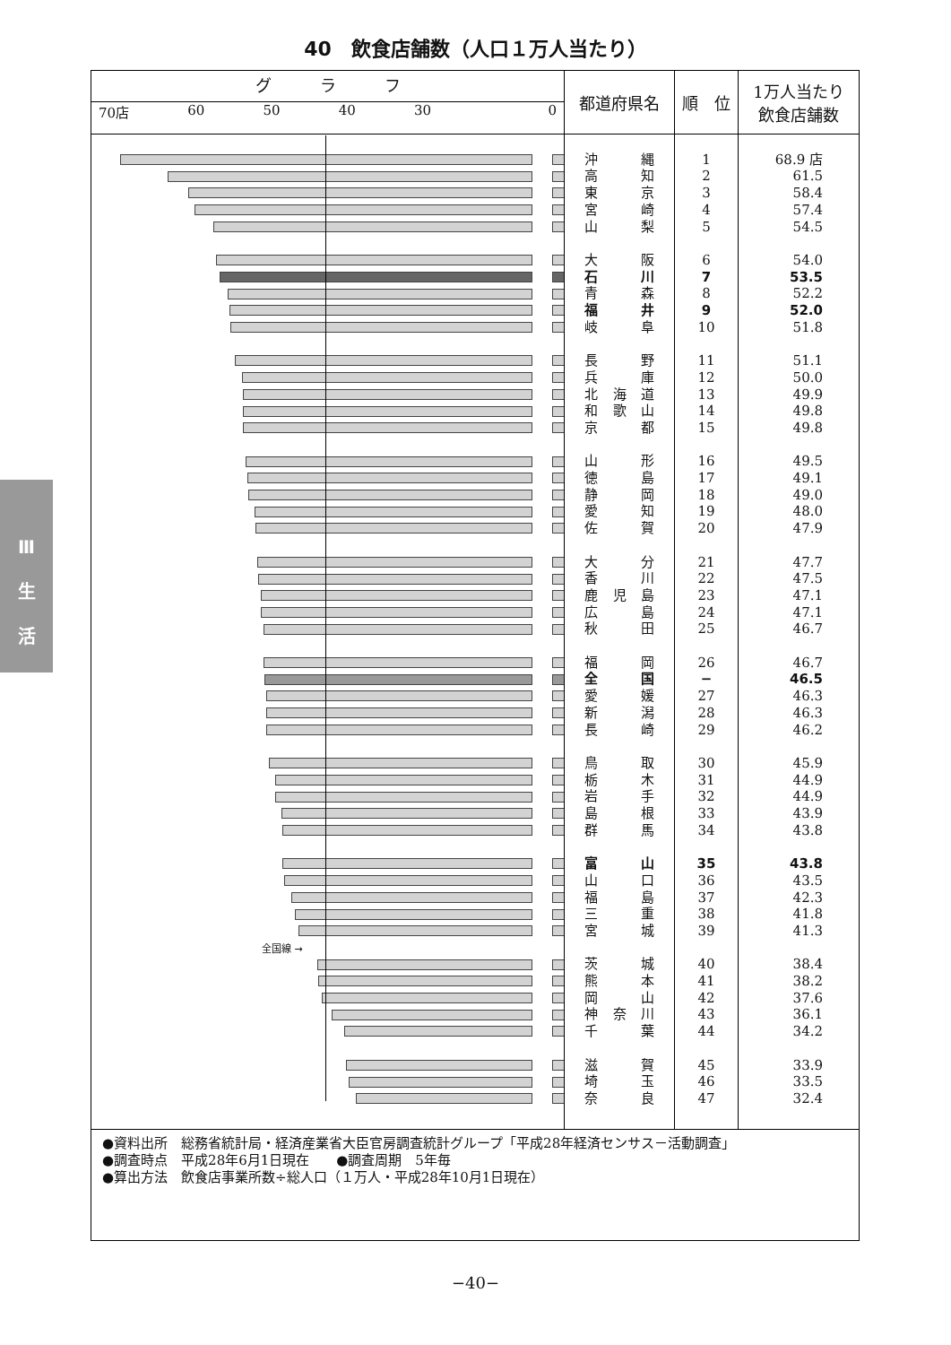40　飲食店舗数（人口１万人当たり）
Ⅲ
生
活
| グ ラ フ 70店 60 50 40 30 0 | 都道府県名 | 順 位 | 1万人当たり 飲食店舗数 |
| --- | --- | --- | --- |
| | 沖 縄 | 1 | 68.9 店 |
| | 高 知 | 2 | 61.5 |
| | 東 京 | 3 | 58.4 |
| | 宮 崎 | 4 | 57.4 |
| | 山 梨 | 5 | 54.5 |
| | 大 阪 | 6 | 54.0 |
| | 石 川 | 7 | 53.5 |
| | 青 森 | 8 | 52.2 |
| | 福 井 | 9 | 52.0 |
| | 岐 阜 | 10 | 51.8 |
| | 長 野 | 11 | 51.1 |
| | 兵 庫 | 12 | 50.0 |
| | 北 海 道 | 13 | 49.9 |
| | 和 歌 山 | 14 | 49.8 |
| | 京 都 | 15 | 49.8 |
| | 山 形 | 16 | 49.5 |
| | 徳 島 | 17 | 49.1 |
| | 静 岡 | 18 | 49.0 |
| | 愛 知 | 19 | 48.0 |
| | 佐 賀 | 20 | 47.9 |
| | 大 分 | 21 | 47.7 |
| | 香 川 | 22 | 47.5 |
| | 鹿 児 島 | 23 | 47.1 |
| | 広 島 | 24 | 47.1 |
| | 秋 田 | 25 | 46.7 |
| | 福 岡 | 26 | 46.7 |
| | 全 国 | − | 46.5 |
| | 愛 媛 | 27 | 46.3 |
| | 新 潟 | 28 | 46.3 |
| | 長 崎 | 29 | 46.2 |
| | 鳥 取 | 30 | 45.9 |
| | 栃 木 | 31 | 44.9 |
| | 岩 手 | 32 | 44.9 |
| | 島 根 | 33 | 43.9 |
| | 群 馬 | 34 | 43.8 |
| | 富 山 | 35 | 43.8 |
| | 山 口 | 36 | 43.5 |
| | 福 島 | 37 | 42.3 |
| | 三 重 | 38 | 41.8 |
| | 宮 城 | 39 | 41.3 |
| 全国線 → | | | |
| | 茨 城 | 40 | 38.4 |
| | 熊 本 | 41 | 38.2 |
| | 岡 山 | 42 | 37.6 |
| | 神 奈 川 | 43 | 36.1 |
| | 千 葉 | 44 | 34.2 |
| | 滋 賀 | 45 | 33.9 |
| | 埼 玉 | 46 | 33.5 |
| | 奈 良 | 47 | 32.4 |
●資料出所　総務省統計局・経済産業省大臣官房調査統計グループ「平成28年経済センサス－活動調査」
●調査時点　平成28年6月1日現在　　●調査周期　5年毎
●算出方法　飲食店事業所数÷総人口（１万人・平成28年10月1日現在）
−40−